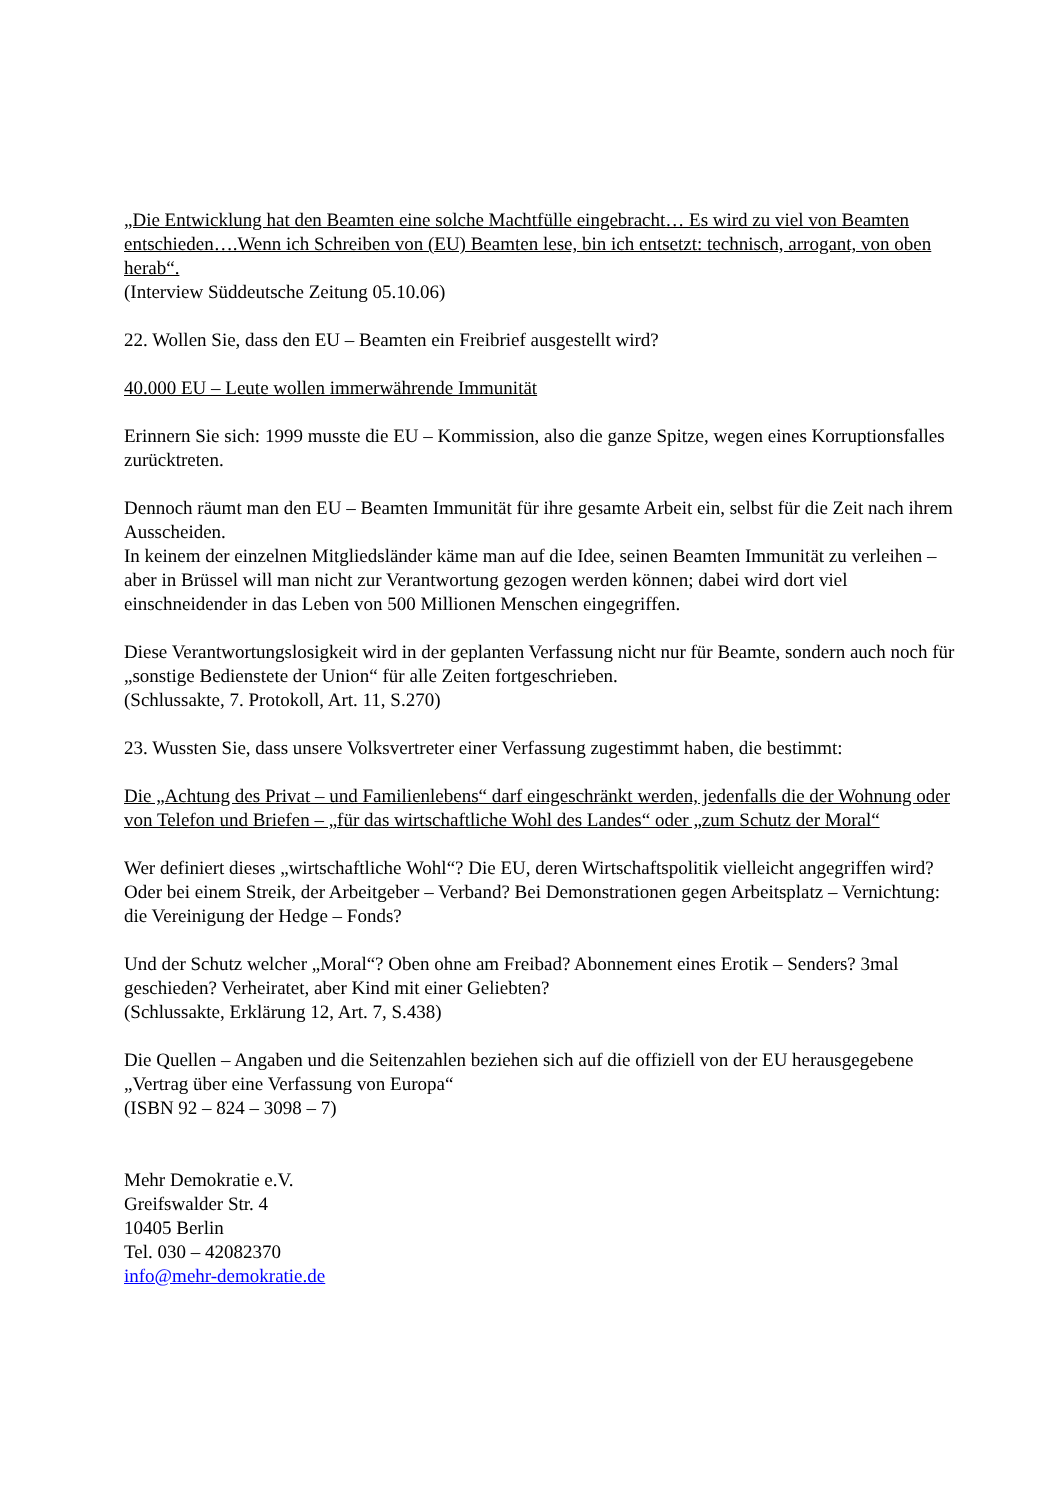„Die Entwicklung hat den Beamten eine solche Machtfülle eingebracht… Es wird zu viel von Beamten entschieden….Wenn ich Schreiben von (EU) Beamten lese, bin ich entsetzt: technisch, arrogant, von oben herab“.
(Interview Süddeutsche Zeitung 05.10.06)
22. Wollen Sie, dass den EU – Beamten ein Freibrief ausgestellt wird?
40.000 EU – Leute wollen immerwährende Immunität
Erinnern Sie sich: 1999 musste die EU – Kommission, also die ganze Spitze, wegen eines Korruptionsfalles zurücktreten.
Dennoch räumt man den EU – Beamten Immunität für ihre gesamte Arbeit ein, selbst für die Zeit nach ihrem Ausscheiden.
In keinem der einzelnen Mitgliedsländer käme man auf die Idee, seinen Beamten Immunität zu verleihen – aber in Brüssel will man nicht zur Verantwortung gezogen werden können; dabei wird dort viel einschneidender in das Leben von 500 Millionen Menschen eingegriffen.
Diese Verantwortungslosigkeit wird in der geplanten Verfassung nicht nur für Beamte, sondern auch noch für „sonstige Bedienstete der Union“ für alle Zeiten fortgeschrieben.
(Schlussakte, 7. Protokoll, Art. 11, S.270)
23. Wussten Sie, dass unsere Volksvertreter einer Verfassung zugestimmt haben, die bestimmt:
Die „Achtung des Privat – und Familienlebens“ darf eingeschränkt werden, jedenfalls die der Wohnung oder von Telefon und Briefen – „für das wirtschaftliche Wohl des Landes“ oder „zum Schutz der Moral“
Wer definiert dieses „wirtschaftliche Wohl“? Die EU, deren Wirtschaftspolitik vielleicht angegriffen wird? Oder bei einem Streik, der Arbeitgeber – Verband? Bei Demonstrationen gegen Arbeitsplatz – Vernichtung: die Vereinigung der Hedge – Fonds?
Und der Schutz welcher „Moral“? Oben ohne am Freibad? Abonnement eines Erotik – Senders? 3mal geschieden? Verheiratet, aber Kind mit einer Geliebten?
(Schlussakte, Erklärung 12, Art. 7, S.438)
Die Quellen – Angaben und die Seitenzahlen beziehen sich auf die offiziell von der EU herausgegebene „Vertrag über eine Verfassung von Europa“
(ISBN 92 – 824 – 3098 – 7)
Mehr Demokratie e.V.
Greifswalder Str. 4
10405 Berlin
Tel. 030 – 42082370
info@mehr-demokratie.de